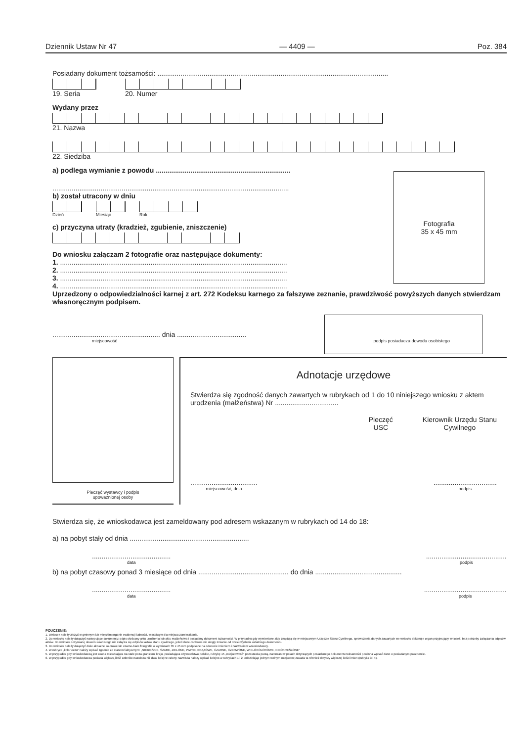Dziennik Ustaw Nr 47 — 4409 — Poz. 384
Posiadany dokument tożsamości: ........................................................................................................................
19. Seria 20. Numer
Wydany przez
21. Nazwa
22. Siedziba
a) podlega wymianie z powodu ......................................................................
...........................................................................................................................
b) został utracony w dniu
Dzień Miesiąc Rok
c) przyczyna utraty (kradzież, zgubienie, zniszczenie)
Do wniosku załączam 2 fotografie oraz następujące dokumenty:
1. ......................................................................................................................
2. ......................................................................................................................
3. ......................................................................................................................
4. ......................................................................................................................
Uprzedzony o odpowiedzialności karnej z art. 272 Kodeksu karnego za fałszywe zeznanie, prawdziwość powyższych danych stwierdzam własnoręcznym podpisem.
........................................................ dnia ....................................
miejscowość podpis posiadacza dowodu osobistego
Pieczęć wystawcy i podpis
upoważnionej osoby
Adnotacje urzędowe
Stwierdza się zgodność danych zawartych w rubrykach od 1 do 10 niniejszego wniosku z aktem urodzenia (małżeństwa) Nr .................................
Pieczęć
USC
Kierownik Urzędu Stanu
Cywilnego
...................................
miejscowość, dnia
.................................
podpis
Stwierdza się, że wnioskodawca jest zameldowany pod adresem wskazanym w rubrykach od 14 do 18:
a) na pobyt stały od dnia ..............................................................
.........................................
data
..........................................
podpis
b) na pobyt czasowy ponad 3 miesiące od dnia ............................................... do dnia .............................................
.........................................
data
...........................................
podpis
POUCZENIE:
1. Wniosek należy złożyć w gminnym lub miejskim organie ewidencji ludności, właściwym dla miejsca zamieszkania.
2. Do wniosku należy dołączyć następujące dokumenty: odpis skrócony aktu urodzenia lub aktu małżeństwa i posiadany dokument tożsamości. W przypadku gdy wymienione akty znajdują się w miejscowym Urzędzie Stanu Cywilnego, sprawdzenia danych zawartych we wniosku dokonuje organ przyjmujący wniosek, bez potrzeby załączania odpisów aktów. Do wniosku o wymianę dowodu osobistego nie załącza się odpisów aktów stanu cywilnego, jeżeli dane osobowe nie uległy zmianie od czasu wydania ostatniego dokumentu.
3. Do wniosku należy dołączyć dwie aktualne kolorowe lub czarno-białe fotografie o wymiarach 35 x 45 mm podpisane na odwrocie imieniem i nazwiskiem wnioskodawcy.
4. W rubryce „kolor oczu" należy wpisać zgodnie ze stanem faktycznym: „NIEBIESKIE, SZARE, ZIELONE, PIWNE, BRĄZOWE, CZARNE, CZERWONE, WIELOKOLOROWE, NIEOKREŚLONE"
5. W przypadku gdy wnioskodawcą jest osoba mieszkająca na stałe poza granicami kraju, posiadająca obywatelstwo polskie, rubrykę 15 „miejscowość" pozostawia pustą, natomiast w polach dotyczących posiadanego dokumentu tożsamości powinna wpisać dane o posiadanym paszporcie.
6. W przypadku gdy wnioskodawca posiada większą ilość członów nazwiska niż dwa, kolejne człony nazwiska należy wpisać kolejno w rubrykach 1 i 2, oddzielając jednym wolnym miejscem; zasada ta również dotyczy większej ilości imion (rubryka 3 i 4).
Fotografia
35 x 45 mm